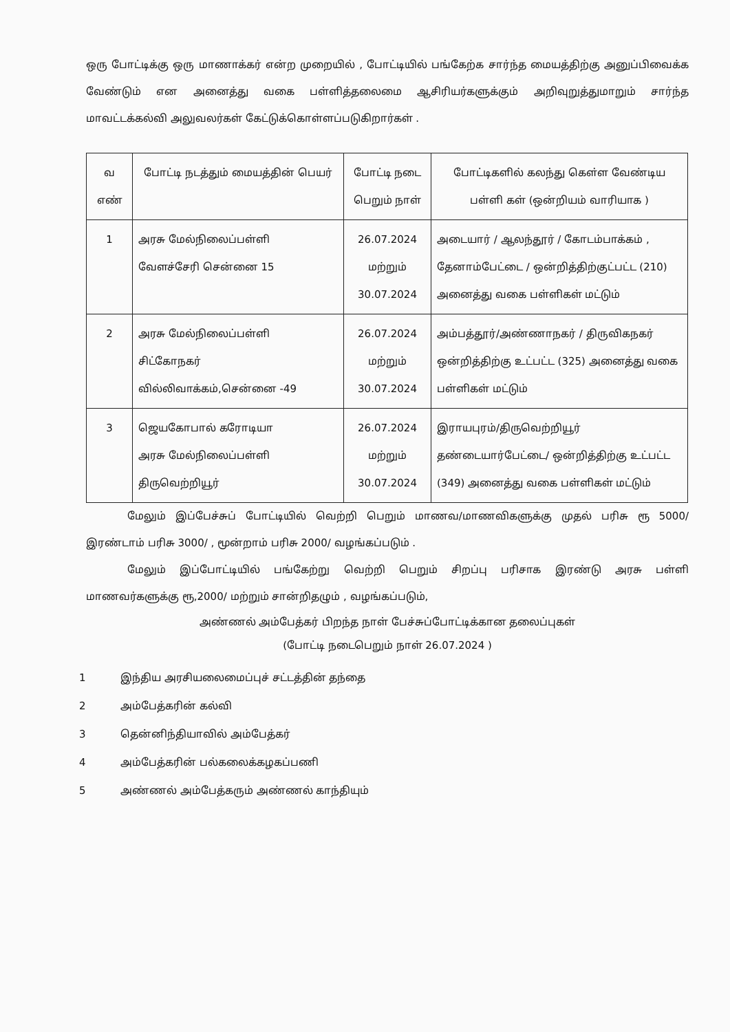ஒரு போட்டிக்கு ஒரு மாணாக்கர் என்ற முறையில் , போட்டியில் பங்கேற்க சார்ந்த மையத்திற்கு அனுப்பிவைக்க வேண்டும் என அனைத்து வகை பள்ளித்தலைமை ஆசிரியர்களுக்கும் அறிவுறுத்துமாறும் சார்ந்த மாவட்டக்கல்வி அலுவலர்கள் கேட்டுக்கொள்ளப்படுகிறார்கள் .
| வ எண் | போட்டி நடத்தும் மையத்தின் பெயர் | போட்டி நடை பெறும் நாள் | போட்டிகளில் கலந்து கௌ்ள வேண்டிய பள்ளி கள் (ஒன்றியம் வாரியாக ) |
| --- | --- | --- | --- |
| 1 | அரசு மேல்நிலைப்பள்ளி வேளச்சேரி சென்னை 15 | 26.07.2024 மற்றும் 30.07.2024 | அடையார் / ஆலந்தூர் / கோடம்பாக்கம் , தேனாம்பேட்டை / ஒன்றித்திற்குட்பட்ட (210) அனைத்து வகை பள்ளிகள் மட்டும் |
| 2 | அரசு மேல்நிலைப்பள்ளி சிட்கோநகர் வில்லிவாக்கம்,சென்னை -49 | 26.07.2024 மற்றும் 30.07.2024 | அம்பத்தூர்/அண்ணாநகர் / திருவிகநகர் ஒன்றித்திற்கு உட்பட்ட (325) அனைத்து வகை பள்ளிகள் மட்டும் |
| 3 | ஜெயகோபால் கரோடியா அரசு மேல்நிலைப்பள்ளி திருவெற்றியூர் | 26.07.2024 மற்றும் 30.07.2024 | இராயபுரம்/திருவெற்றியூர் தண்டையார்பேட்டை/ ஒன்றித்திற்கு உட்பட்ட (349) அனைத்து வகை பள்ளிகள் மட்டும் |
மேலும் இப்பேச்சுப் போட்டியில் வெற்றி பெறும் மாணவ/மாணவிகளுக்கு முதல் பரிசு ரூ 5000/ இரண்டாம் பரிசு 3000/ , மூன்றாம் பரிசு 2000/ வழங்கப்படும் .
மேலும் இப்போட்டியில் பங்கேற்று வெற்றி பெறும் சிறப்பு பரிசாக இரண்டு அரசு பள்ளி மாணவர்களுக்கு ரூ,2000/ மற்றும் சான்றிதழும் , வழங்கப்படும்,
அண்ணல் அம்பேத்கர் பிறந்த நாள் பேச்சுப்போட்டிக்கான தலைப்புகள்
(போட்டி நடைபெறும் நாள் 26.07.2024 )
1 இந்திய அரசியலைமைப்புச் சட்டத்தின் தந்தை
2 அம்பேத்கரின் கல்வி
3 தென்னிந்தியாவில் அம்பேத்கர்
4 அம்பேத்கரின் பல்கலைக்கழகப்பணி
5 அண்ணல் அம்பேத்கரும் அண்ணல் காந்தியும்